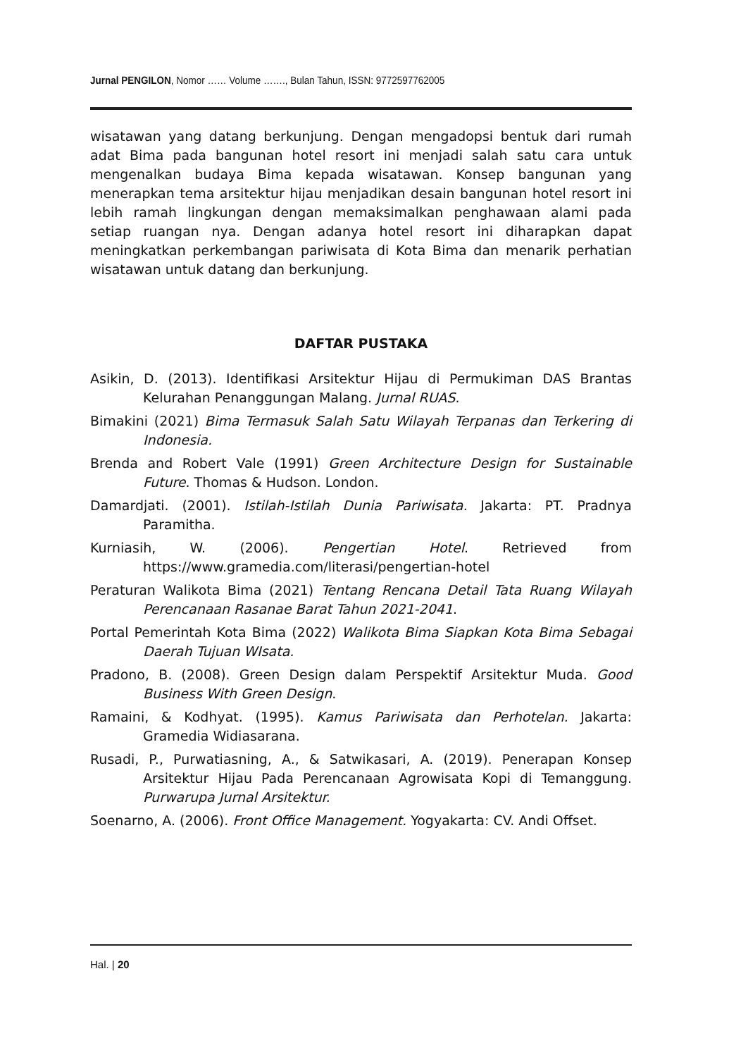Jurnal PENGILON, Nomor …… Volume ……., Bulan Tahun, ISSN: 9772597762005
wisatawan yang datang berkunjung. Dengan mengadopsi bentuk dari rumah adat Bima pada bangunan hotel resort ini menjadi salah satu cara untuk mengenalkan budaya Bima kepada wisatawan. Konsep bangunan yang menerapkan tema arsitektur hijau menjadikan desain bangunan hotel resort ini lebih ramah lingkungan dengan memaksimalkan penghawaan alami pada setiap ruangan nya. Dengan adanya hotel resort ini diharapkan dapat meningkatkan perkembangan pariwisata di Kota Bima dan menarik perhatian wisatawan untuk datang dan berkunjung.
DAFTAR PUSTAKA
Asikin, D. (2013). Identifikasi Arsitektur Hijau di Permukiman DAS Brantas Kelurahan Penanggungan Malang. Jurnal RUAS.
Bimakini (2021) Bima Termasuk Salah Satu Wilayah Terpanas dan Terkering di Indonesia.
Brenda and Robert Vale (1991) Green Architecture Design for Sustainable Future. Thomas & Hudson. London.
Damardjati. (2001). Istilah-Istilah Dunia Pariwisata. Jakarta: PT. Pradnya Paramitha.
Kurniasih, W. (2006). Pengertian Hotel. Retrieved from https://www.gramedia.com/literasi/pengertian-hotel
Peraturan Walikota Bima (2021) Tentang Rencana Detail Tata Ruang Wilayah Perencanaan Rasanae Barat Tahun 2021-2041.
Portal Pemerintah Kota Bima (2022) Walikota Bima Siapkan Kota Bima Sebagai Daerah Tujuan WIsata.
Pradono, B. (2008). Green Design dalam Perspektif Arsitektur Muda. Good Business With Green Design.
Ramaini, & Kodhyat. (1995). Kamus Pariwisata dan Perhotelan. Jakarta: Gramedia Widiasarana.
Rusadi, P., Purwatiasning, A., & Satwikasari, A. (2019). Penerapan Konsep Arsitektur Hijau Pada Perencanaan Agrowisata Kopi di Temanggung. Purwarupa Jurnal Arsitektur.
Soenarno, A. (2006). Front Office Management. Yogyakarta: CV. Andi Offset.
Hal. | 20